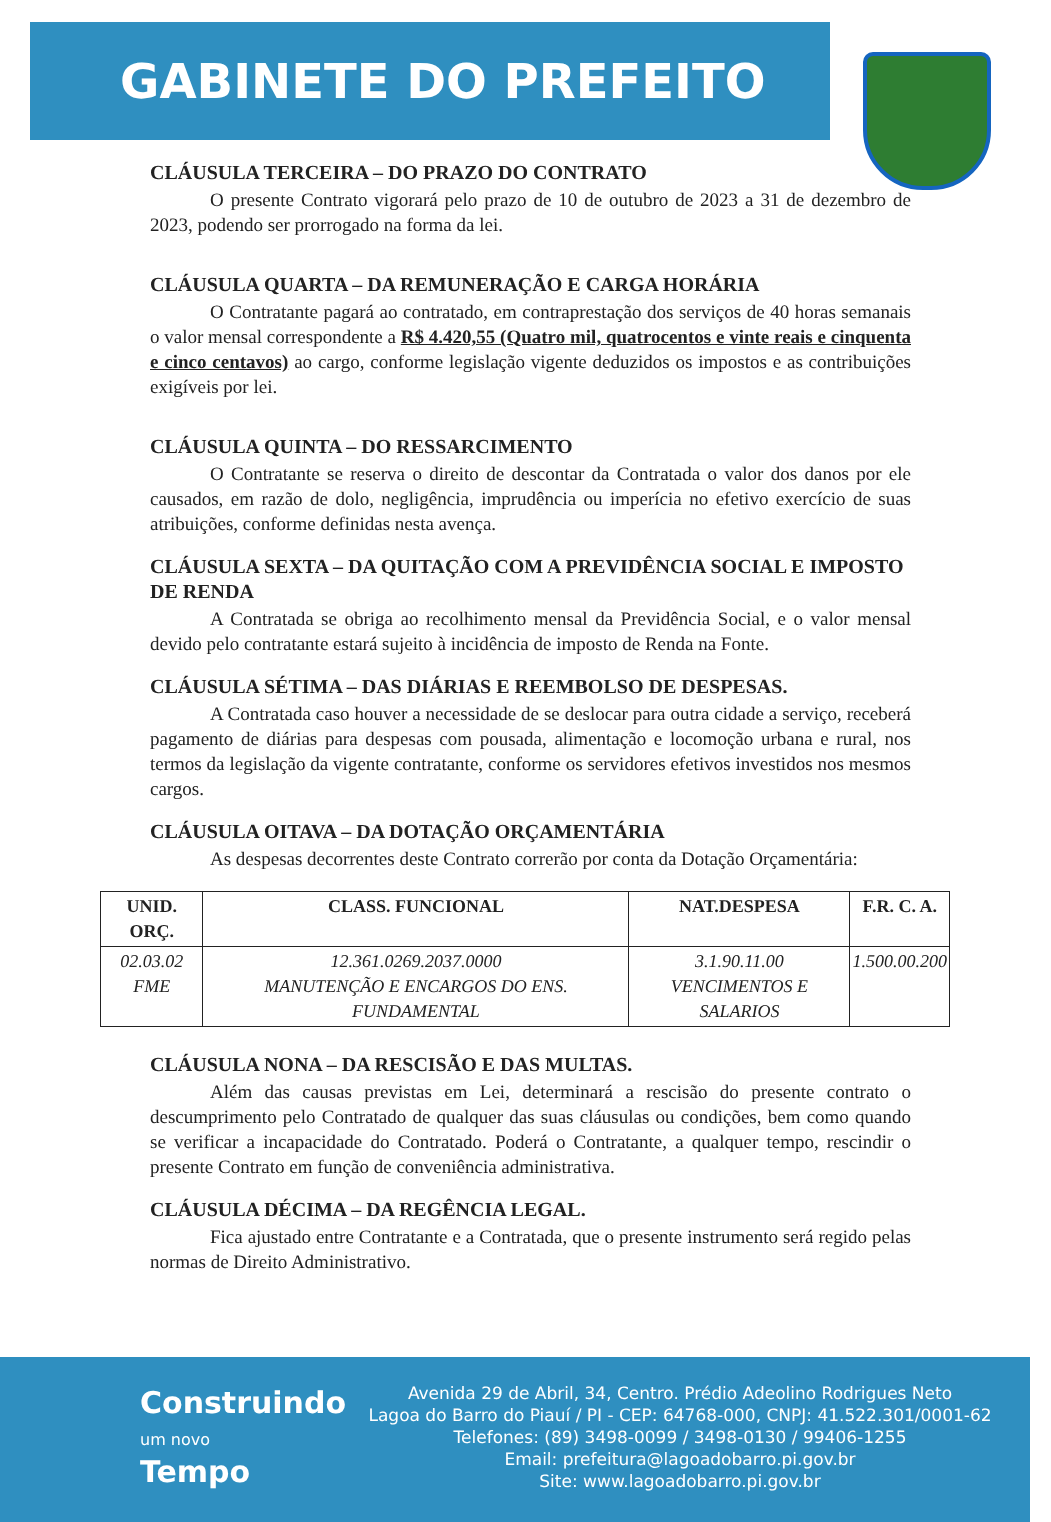GABINETE DO PREFEITO
CLÁUSULA TERCEIRA – DO PRAZO DO CONTRATO
O presente Contrato vigorará pelo prazo de 10 de outubro de 2023 a 31 de dezembro de 2023, podendo ser prorrogado na forma da lei.
CLÁUSULA QUARTA – DA REMUNERAÇÃO E CARGA HORÁRIA
O Contratante pagará ao contratado, em contraprestação dos serviços de 40 horas semanais o valor mensal correspondente a R$ 4.420,55 (Quatro mil, quatrocentos e vinte reais e cinquenta e cinco centavos) ao cargo, conforme legislação vigente deduzidos os impostos e as contribuições exigíveis por lei.
CLÁUSULA QUINTA – DO RESSARCIMENTO
O Contratante se reserva o direito de descontar da Contratada o valor dos danos por ele causados, em razão de dolo, negligência, imprudência ou imperícia no efetivo exercício de suas atribuições, conforme definidas nesta avença.
CLÁUSULA SEXTA – DA QUITAÇÃO COM A PREVIDÊNCIA SOCIAL E IMPOSTO DE RENDA
A Contratada se obriga ao recolhimento mensal da Previdência Social, e o valor mensal devido pelo contratante estará sujeito à incidência de imposto de Renda na Fonte.
CLÁUSULA SÉTIMA – DAS DIÁRIAS E REEMBOLSO DE DESPESAS.
A Contratada caso houver a necessidade de se deslocar para outra cidade a serviço, receberá pagamento de diárias para despesas com pousada, alimentação e locomoção urbana e rural, nos termos da legislação da vigente contratante, conforme os servidores efetivos investidos nos mesmos cargos.
CLÁUSULA OITAVA – DA DOTAÇÃO ORÇAMENTÁRIA
As despesas decorrentes deste Contrato correrão por conta da Dotação Orçamentária:
| UNID. ORÇ. | CLASS. FUNCIONAL | NAT.DESPESA | F.R. C. A. |
| --- | --- | --- | --- |
| 02.03.02 FME | 12.361.0269.2037.0000 MANUTENÇÃO E ENCARGOS DO ENS. FUNDAMENTAL | 3.1.90.11.00 VENCIMENTOS E SALARIOS | 1.500.00.200 |
CLÁUSULA NONA – DA RESCISÃO E DAS MULTAS.
Além das causas previstas em Lei, determinará a rescisão do presente contrato o descumprimento pelo Contratado de qualquer das suas cláusulas ou condições, bem como quando se verificar a incapacidade do Contratado. Poderá o Contratante, a qualquer tempo, rescindir o presente Contrato em função de conveniência administrativa.
CLÁUSULA DÉCIMA – DA REGÊNCIA LEGAL.
Fica ajustado entre Contratante e a Contratada, que o presente instrumento será regido pelas normas de Direito Administrativo.
Construindo
um novo
Tempo
Avenida 29 de Abril, 34, Centro. Prédio Adeolino Rodrigues Neto
Lagoa do Barro do Piauí / PI - CEP: 64768-000, CNPJ: 41.522.301/0001-62
Telefones: (89) 3498-0099 / 3498-0130 / 99406-1255
Email: prefeitura@lagoadobarro.pi.gov.br
Site: www.lagoadobarro.pi.gov.br